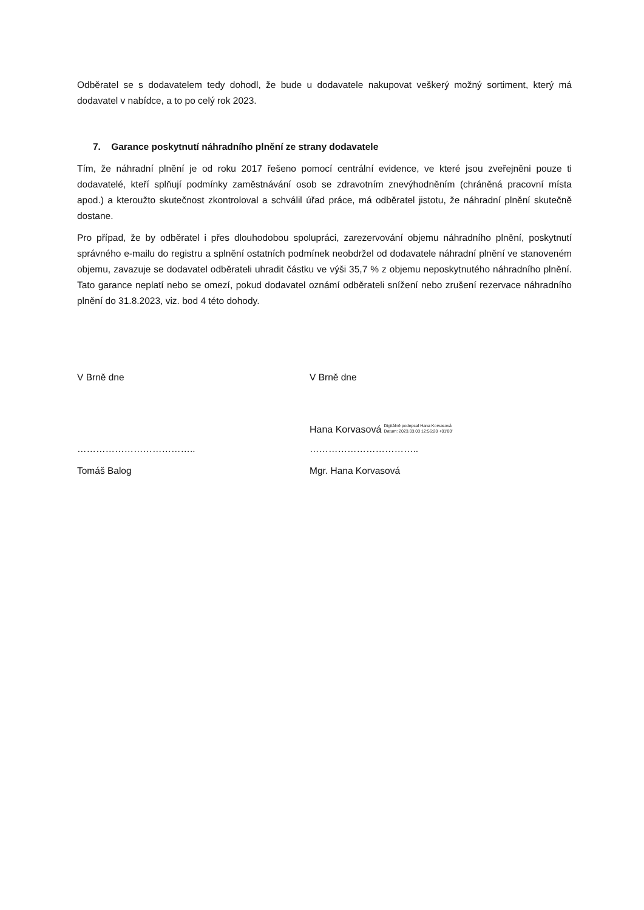Odběratel se s dodavatelem tedy dohodl, že bude u dodavatele nakupovat veškerý možný sortiment, který má dodavatel v nabídce, a to po celý rok 2023.
7. Garance poskytnutí náhradního plnění ze strany dodavatele
Tím, že náhradní plnění je od roku 2017 řešeno pomocí centrální evidence, ve které jsou zveřejněni pouze ti dodavatelé, kteří splňují podmínky zaměstnávání osob se zdravotním znevýhodněním (chráněná pracovní místa apod.) a kteroužto skutečnost zkontroloval a schválil úřad práce, má odběratel jistotu, že náhradní plnění skutečně dostane.
Pro případ, že by odběratel i přes dlouhodobou spolupráci, zarezervování objemu náhradního plnění, poskytnutí správného e-mailu do registru a splnění ostatních podmínek neobdržel od dodavatele náhradní plnění ve stanoveném objemu, zavazuje se dodavatel odběrateli uhradit částku ve výši 35,7 % z objemu neposkytnutého náhradního plnění. Tato garance neplatí nebo se omezí, pokud dodavatel oznámí odběrateli snížení nebo zrušení rezervace náhradního plnění do 31.8.2023, viz. bod 4 této dohody.
V Brně dne V Brně dne
Hana Korvasová Digitálně podepsal Hana Korvasová
Datum: 2023.03.03 12:56:20 +01'00'
……………………………….. ……………………………..
Tomáš Balog Mgr. Hana Korvasová